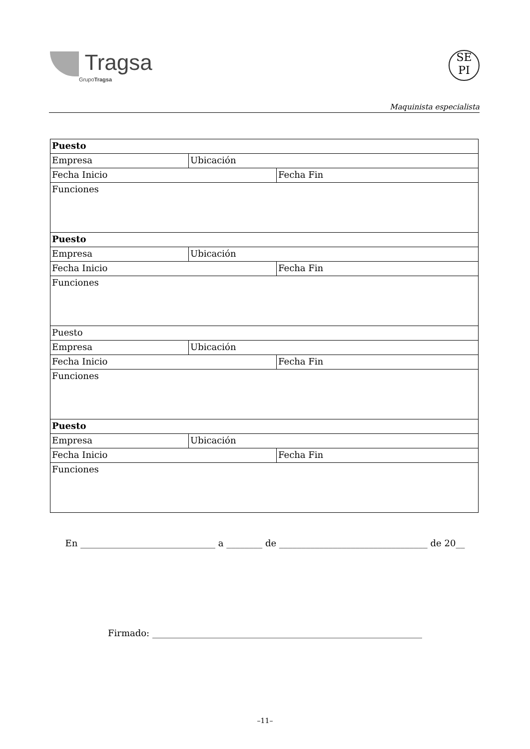Tragsa
GrupoTragsa
SE
PI
Maquinista especialista
| Puesto | | |
| Empresa | Ubicación | |
| Fecha Inicio | | Fecha Fin |
| Funciones | | |
| Puesto | | |
| Empresa | Ubicación | |
| Fecha Inicio | | Fecha Fin |
| Funciones | | |
| Puesto | | |
| Empresa | Ubicación | |
| Fecha Inicio | | Fecha Fin |
| Funciones | | |
| Puesto | | |
| Empresa | Ubicación | |
| Fecha Inicio | | Fecha Fin |
| Funciones | | |
En ______________________________ a ________ de _________________________________ de 20__
Firmado: ____________________________________________________________
–11–